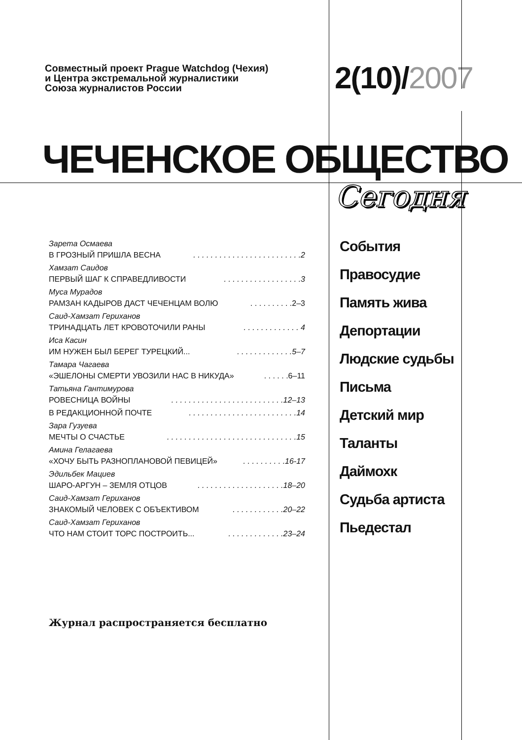Совместный проект Prague Watchdog (Чехия)
и Центра экстремальной журналистики
Союза журналистов России
2(10)/2007
ЧЕЧЕНСКОЕ ОБЩЕСТВО
Сегодня
Зарета Осмаева
В ГРОЗНЫЙ ПРИШЛА ВЕСНА. . . . . . . . . . . . . . . . . . . . . . . . .2
Хамзат Саидов
ПЕРВЫЙ ШАГ К СПРАВЕДЛИВОСТИ. . . . . . . . . . . . . . . . . .3
Муса Мурадов
РАМЗАН КАДЫРОВ ДАСТ ЧЕЧЕНЦАМ ВОЛЮ. . . . . . . . . .2–3
Саид-Хамзат Гериханов
ТРИНАДЦАТЬ ЛЕТ КРОВОТОЧИЛИ РАНЫ. . . . . . . . . . . . . 4
Иса Касин
ИМ НУЖЕН БЫЛ БЕРЕГ ТУРЕЦКИЙ.... . . . . . . . . . . . .5–7
Тамара Чагаева
«ЭШЕЛОНЫ СМЕРТИ УВОЗИЛИ НАС В НИКУДА». . . . . .6–11
Татьяна Гантимурова
РОВЕСНИЦА ВОЙНЫ. . . . . . . . . . . . . . . . . . . . . . . . . .12–13
В РЕДАКЦИОННОЙ ПОЧТЕ. . . . . . . . . . . . . . . . . . . . . . . . .14
Зара Гузуева
МЕЧТЫ О СЧАСТЬЕ. . . . . . . . . . . . . . . . . . . . . . . . . . . . . .15
Амина Гелагаева
«ХОЧУ БЫТЬ РАЗНОПЛАНОВОЙ ПЕВИЦЕЙ». . . . . . . . . .16-17
Эдильбек Мациев
ШАРО-АРГУН – ЗЕМЛЯ ОТЦОВ. . . . . . . . . . . . . . . . . . . .18–20
Саид-Хамзат Гериханов
ЗНАКОМЫЙ ЧЕЛОВЕК С ОБЪЕКТИВОМ. . . . . . . . . . . .20–22
Саид-Хамзат Гериханов
ЧТО НАМ СТОИТ ТОРС ПОСТРОИТЬ.... . . . . . . . . . . . .23–24
События
Правосудие
Память жива
Депортации
Людские судьбы
Письма
Детский мир
Таланты
Даймохк
Судьба артиста
Пьедестал
Журнал распространяется бесплатно